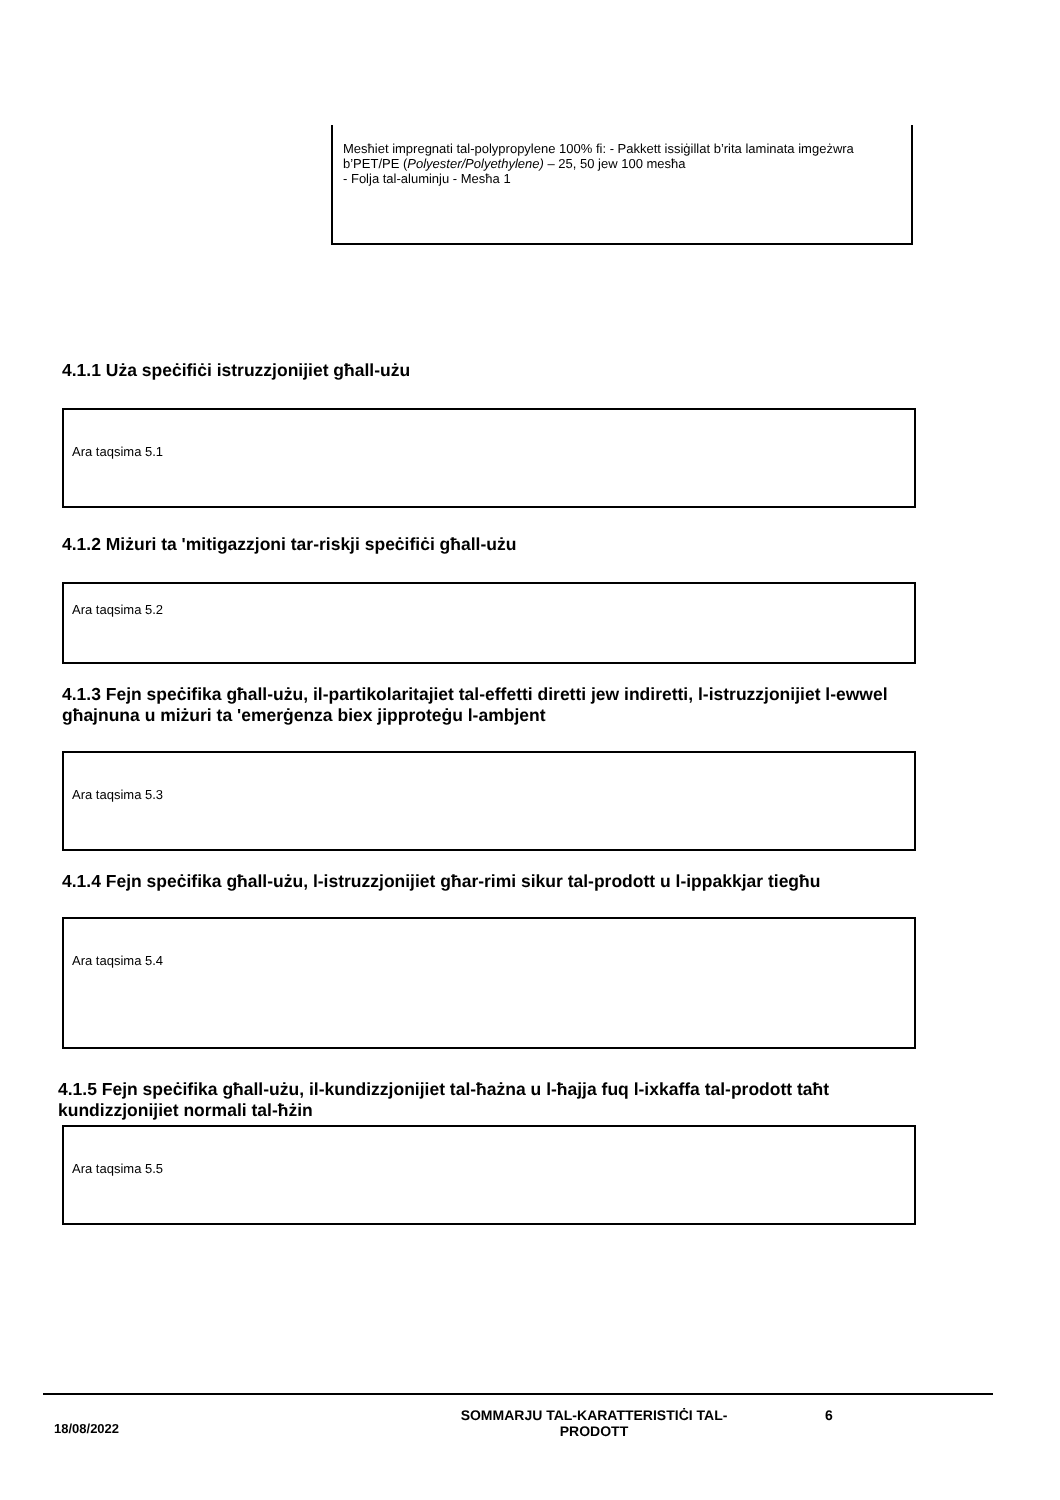Mesħiet impregnati tal-polypropylene 100% fi: - Pakkett issiġillat b’rita laminata imgeżwra b’PET/PE (Polyester/Polyethylene) – 25, 50 jew 100 mesħa
- Folja tal-aluminju - Mesħa 1
4.1.1 Uża speċifiċi istruzzjonijiet għall-użu
Ara taqsima 5.1
4.1.2 Miżuri ta 'mitigazzjoni tar-riskji speċifiċi għall-użu
Ara taqsima 5.2
4.1.3 Fejn speċifika għall-użu, il-partikolaritajiet tal-effetti diretti jew indiretti, l-istruzzjonijiet l-ewwel għajnuna u miżuri ta 'emerġenza biex jipproteġu l-ambjent
Ara taqsima 5.3
4.1.4 Fejn speċifika għall-użu, l-istruzzjonijiet għar-rimi sikur tal-prodott u l-ippakkjar tiegħu
Ara taqsima 5.4
4.1.5 Fejn speċifika għall-użu, il-kundizzjonijiet tal-ħażna u l-ħajja fuq l-ixkaffa tal-prodott taħt kundizzjonijiet normali tal-ħżin
Ara taqsima 5.5
18/08/2022
SOMMARJU TAL-KARATTERISTIĊI TAL-PRODOTT
6